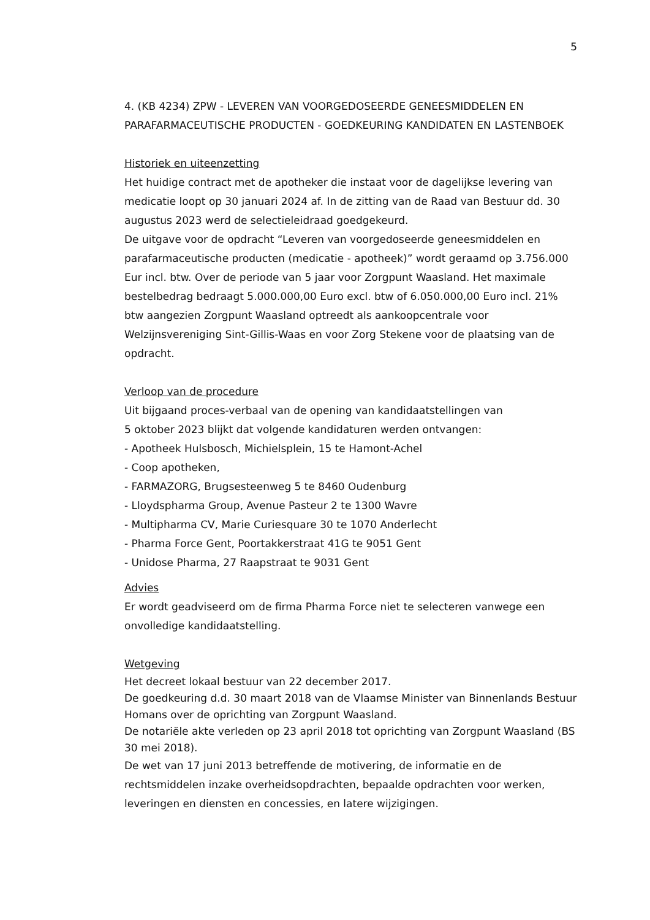5
4. (KB 4234) ZPW - LEVEREN VAN VOORGEDOSEERDE GENEESMIDDELEN EN PARAFARMACEUTISCHE PRODUCTEN - GOEDKEURING KANDIDATEN EN LASTENBOEK
Historiek en uiteenzetting
Het huidige contract met de apotheker die instaat voor de dagelijkse levering van medicatie loopt op 30 januari 2024 af. In de zitting van de Raad van Bestuur dd. 30 augustus 2023 werd de selectieleidraad goedgekeurd.
De uitgave voor de opdracht “Leveren van voorgedoseerde geneesmiddelen en parafarmaceutische producten (medicatie - apotheek)” wordt geraamd op 3.756.000 Eur incl. btw. Over de periode van 5 jaar voor Zorgpunt Waasland. Het maximale bestelbedrag bedraagt 5.000.000,00 Euro excl. btw of 6.050.000,00 Euro incl. 21% btw aangezien Zorgpunt Waasland optreedt als aankoopcentrale voor Welzijnsvereniging Sint-Gillis-Waas en voor Zorg Stekene voor de plaatsing van de opdracht.
Verloop van de procedure
Uit bijgaand proces-verbaal van de opening van kandidaatstellingen van
5 oktober 2023 blijkt dat volgende kandidaturen werden ontvangen:
- Apotheek Hulsbosch, Michielsplein, 15 te Hamont-Achel
- Coop apotheken,
- FARMAZORG, Brugsesteenweg 5 te 8460 Oudenburg
- Lloydspharma Group, Avenue Pasteur 2 te 1300 Wavre
- Multipharma CV, Marie Curiesquare 30 te 1070 Anderlecht
- Pharma Force Gent, Poortakkerstraat 41G te 9051 Gent
- Unidose Pharma, 27 Raapstraat te 9031 Gent
Advies
Er wordt geadviseerd om de firma Pharma Force niet te selecteren vanwege een onvolledige kandidaatstelling.
Wetgeving
Het decreet lokaal bestuur van 22 december 2017.
De goedkeuring d.d. 30 maart 2018 van de Vlaamse Minister van Binnenlands Bestuur Homans over de oprichting van Zorgpunt Waasland.
De notariële akte verleden op 23 april 2018 tot oprichting van Zorgpunt Waasland (BS 30 mei 2018).
De wet van 17 juni 2013 betreffende de motivering, de informatie en de rechtsmiddelen inzake overheidsopdrachten, bepaalde opdrachten voor werken, leveringen en diensten en concessies, en latere wijzigingen.